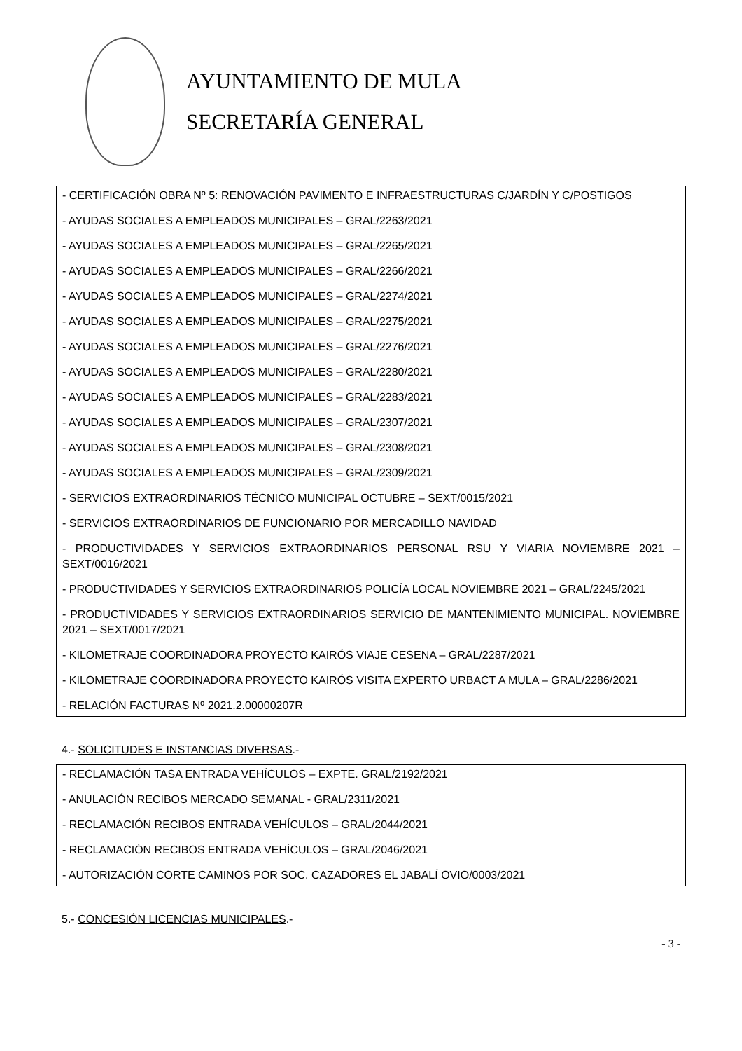AYUNTAMIENTO DE MULA
SECRETARÍA GENERAL
- CERTIFICACIÓN OBRA Nº 5: RENOVACIÓN PAVIMENTO E INFRAESTRUCTURAS C/JARDÍN Y C/POSTIGOS
- AYUDAS SOCIALES A EMPLEADOS MUNICIPALES – GRAL/2263/2021
- AYUDAS SOCIALES A EMPLEADOS MUNICIPALES – GRAL/2265/2021
- AYUDAS SOCIALES A EMPLEADOS MUNICIPALES – GRAL/2266/2021
- AYUDAS SOCIALES A EMPLEADOS MUNICIPALES – GRAL/2274/2021
- AYUDAS SOCIALES A EMPLEADOS MUNICIPALES – GRAL/2275/2021
- AYUDAS SOCIALES A EMPLEADOS MUNICIPALES – GRAL/2276/2021
- AYUDAS SOCIALES A EMPLEADOS MUNICIPALES – GRAL/2280/2021
- AYUDAS SOCIALES A EMPLEADOS MUNICIPALES – GRAL/2283/2021
- AYUDAS SOCIALES A EMPLEADOS MUNICIPALES – GRAL/2307/2021
- AYUDAS SOCIALES A EMPLEADOS MUNICIPALES – GRAL/2308/2021
- AYUDAS SOCIALES A EMPLEADOS MUNICIPALES – GRAL/2309/2021
- SERVICIOS EXTRAORDINARIOS TÉCNICO MUNICIPAL OCTUBRE – SEXT/0015/2021
- SERVICIOS EXTRAORDINARIOS DE FUNCIONARIO POR MERCADILLO NAVIDAD
- PRODUCTIVIDADES Y SERVICIOS EXTRAORDINARIOS PERSONAL RSU Y VIARIA NOVIEMBRE 2021 – SEXT/0016/2021
- PRODUCTIVIDADES Y SERVICIOS EXTRAORDINARIOS POLICÍA LOCAL NOVIEMBRE 2021 – GRAL/2245/2021
- PRODUCTIVIDADES Y SERVICIOS EXTRAORDINARIOS SERVICIO DE MANTENIMIENTO MUNICIPAL. NOVIEMBRE 2021 – SEXT/0017/2021
- KILOMETRAJE COORDINADORA PROYECTO KAIRÓS VIAJE CESENA – GRAL/2287/2021
- KILOMETRAJE COORDINADORA PROYECTO KAIRÓS VISITA EXPERTO URBACT A MULA – GRAL/2286/2021
- RELACIÓN FACTURAS Nº 2021.2.00000207R
4.- SOLICITUDES E INSTANCIAS DIVERSAS.-
- RECLAMACIÓN TASA ENTRADA VEHÍCULOS – EXPTE. GRAL/2192/2021
- ANULACIÓN RECIBOS MERCADO SEMANAL - GRAL/2311/2021
- RECLAMACIÓN RECIBOS ENTRADA VEHÍCULOS – GRAL/2044/2021
- RECLAMACIÓN RECIBOS ENTRADA VEHÍCULOS – GRAL/2046/2021
- AUTORIZACIÓN CORTE CAMINOS POR SOC. CAZADORES EL JABALÍ OVIO/0003/2021
5.- CONCESIÓN LICENCIAS MUNICIPALES.-
- 3 -